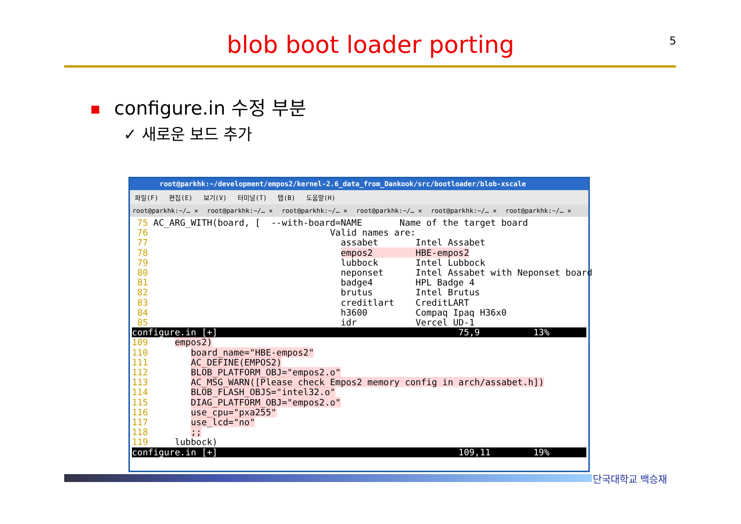blob boot loader porting 5
configure.in 수정 부분
✓ 새로운 보드 추가
root@parkhk:~/development/empos2/kernel-2.6_data_from_Dankook/src/bootloader/blob-xscale
파일(F) 편집(E) 보기(V) 터미널(T) 탭(B) 도움말(H)
root@parkhk:~/… ✕ root@parkhk:~/… ✕ root@parkhk:~/… ✕ root@parkhk:~/… ✕ root@parkhk:~/… ✕ root@parkhk:~/… ✕
 75 AC_ARG_WITH(board, [  --with-board=NAME       Name of the target board
 76                                  Valid names are:
 77                                    assabet       Intel Assabet
 78                                    empos2        HBE-empos2
 79                                    lubbock       Intel Lubbock
 80                                    neponset      Intel Assabet with Neponset board
 81                                    badge4        HPL Badge 4
 82                                    brutus        Intel Brutus
 83                                    creditlart    CreditLART
 84                                    h3600         Compaq Ipaq H36x0
 85                                    idr           Vercel UD-1
configure.in [+]                                             75,9          13% 109     empos2)
110        board_name="HBE-empos2"
111        AC_DEFINE(EMPOS2)
112        BLOB_PLATFORM_OBJ="empos2.o"
113        AC_MSG_WARN([Please check Empos2 memory config in arch/assabet.h])
114        BLOB_FLASH_OBJS="intel32.o"
115        DIAG_PLATFORM_OBJ="empos2.o"
116        use_cpu="pxa255"
117        use_lcd="no"
118        ;;
119     lubbock)
configure.in [+]                                             109,11        19%
단국대학교 백승재